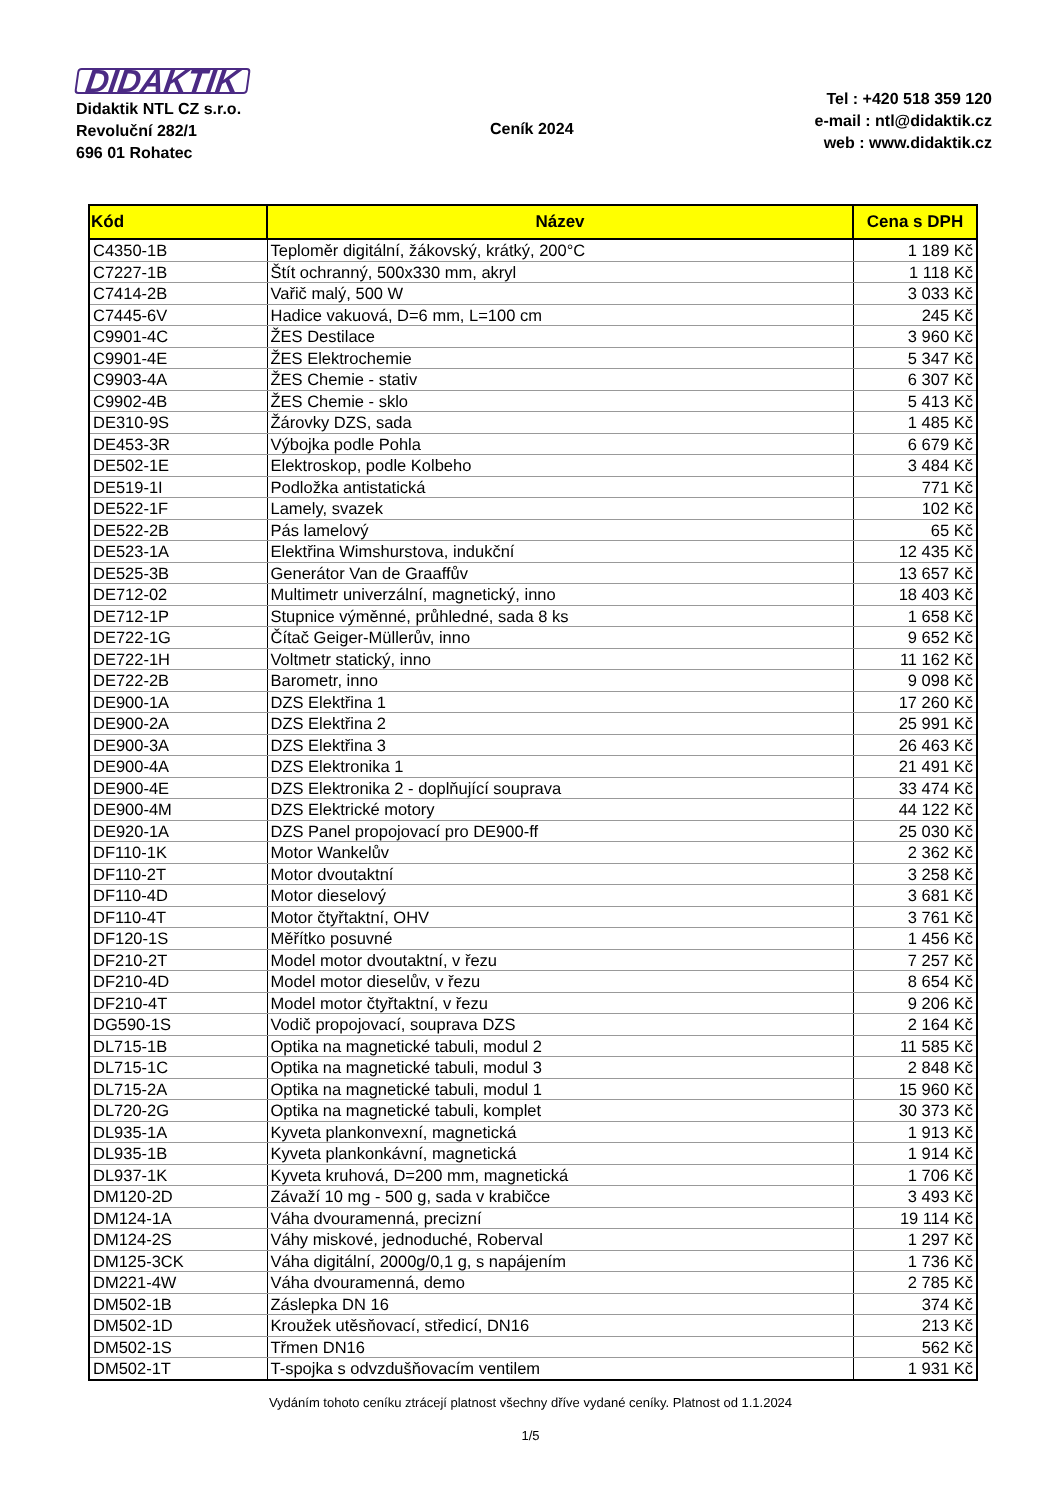DIDAKTIK
Didaktik NTL CZ s.r.o.
Revoluční 282/1
696 01 Rohatec
Ceník 2024
Tel : +420 518 359 120
e-mail : ntl@didaktik.cz
web : www.didaktik.cz
| Kód | Název | Cena s DPH |
| --- | --- | --- |
| C4350-1B | Teploměr digitální, žákovský, krátký, 200°C | 1 189 Kč |
| C7227-1B | Štít ochranný, 500x330 mm, akryl | 1 118 Kč |
| C7414-2B | Vařič malý, 500 W | 3 033 Kč |
| C7445-6V | Hadice vakuová, D=6 mm, L=100 cm | 245 Kč |
| C9901-4C | ŽES Destilace | 3 960 Kč |
| C9901-4E | ŽES Elektrochemie | 5 347 Kč |
| C9903-4A | ŽES Chemie - stativ | 6 307 Kč |
| C9902-4B | ŽES Chemie - sklo | 5 413 Kč |
| DE310-9S | Žárovky DZS, sada | 1 485 Kč |
| DE453-3R | Výbojka podle Pohla | 6 679 Kč |
| DE502-1E | Elektroskop, podle Kolbeho | 3 484 Kč |
| DE519-1I | Podložka antistatická | 771 Kč |
| DE522-1F | Lamely, svazek | 102 Kč |
| DE522-2B | Pás lamelový | 65 Kč |
| DE523-1A | Elektřina Wimshurstova, indukční | 12 435 Kč |
| DE525-3B | Generátor Van de Graaffův | 13 657 Kč |
| DE712-02 | Multimetr univerzální, magnetický, inno | 18 403 Kč |
| DE712-1P | Stupnice výměnné, průhledné, sada 8 ks | 1 658 Kč |
| DE722-1G | Čítač Geiger-Müllerův, inno | 9 652 Kč |
| DE722-1H | Voltmetr statický, inno | 11 162 Kč |
| DE722-2B | Barometr, inno | 9 098 Kč |
| DE900-1A | DZS Elektřina 1 | 17 260 Kč |
| DE900-2A | DZS Elektřina 2 | 25 991 Kč |
| DE900-3A | DZS Elektřina 3 | 26 463 Kč |
| DE900-4A | DZS Elektronika 1 | 21 491 Kč |
| DE900-4E | DZS Elektronika 2 - doplňující souprava | 33 474 Kč |
| DE900-4M | DZS Elektrické motory | 44 122 Kč |
| DE920-1A | DZS Panel propojovací pro DE900-ff | 25 030 Kč |
| DF110-1K | Motor Wankelův | 2 362 Kč |
| DF110-2T | Motor dvoutaktní | 3 258 Kč |
| DF110-4D | Motor dieselový | 3 681 Kč |
| DF110-4T | Motor čtyřtaktní, OHV | 3 761 Kč |
| DF120-1S | Měřítko posuvné | 1 456 Kč |
| DF210-2T | Model motor dvoutaktní, v řezu | 7 257 Kč |
| DF210-4D | Model motor dieselův, v řezu | 8 654 Kč |
| DF210-4T | Model motor čtyřtaktní, v řezu | 9 206 Kč |
| DG590-1S | Vodič propojovací, souprava DZS | 2 164 Kč |
| DL715-1B | Optika na magnetické tabuli, modul 2 | 11 585 Kč |
| DL715-1C | Optika na magnetické tabuli, modul 3 | 2 848 Kč |
| DL715-2A | Optika na magnetické tabuli, modul 1 | 15 960 Kč |
| DL720-2G | Optika na magnetické tabuli, komplet | 30 373 Kč |
| DL935-1A | Kyveta plankonvexní, magnetická | 1 913 Kč |
| DL935-1B | Kyveta plankonkávní, magnetická | 1 914 Kč |
| DL937-1K | Kyveta kruhová, D=200 mm, magnetická | 1 706 Kč |
| DM120-2D | Závaží 10 mg - 500 g, sada v krabičce | 3 493 Kč |
| DM124-1A | Váha dvouramenná, precizní | 19 114 Kč |
| DM124-2S | Váhy miskové, jednoduché, Roberval | 1 297 Kč |
| DM125-3CK | Váha digitální, 2000g/0,1 g, s napájením | 1 736 Kč |
| DM221-4W | Váha dvouramenná, demo | 2 785 Kč |
| DM502-1B | Záslepka DN 16 | 374 Kč |
| DM502-1D | Kroužek utěsňovací, středicí, DN16 | 213 Kč |
| DM502-1S | Třmen DN16 | 562 Kč |
| DM502-1T | T-spojka s odvzdušňovacím ventilem | 1 931 Kč |
Vydáním tohoto ceníku ztrácejí platnost všechny dříve vydané ceníky. Platnost od 1.1.2024
1/5